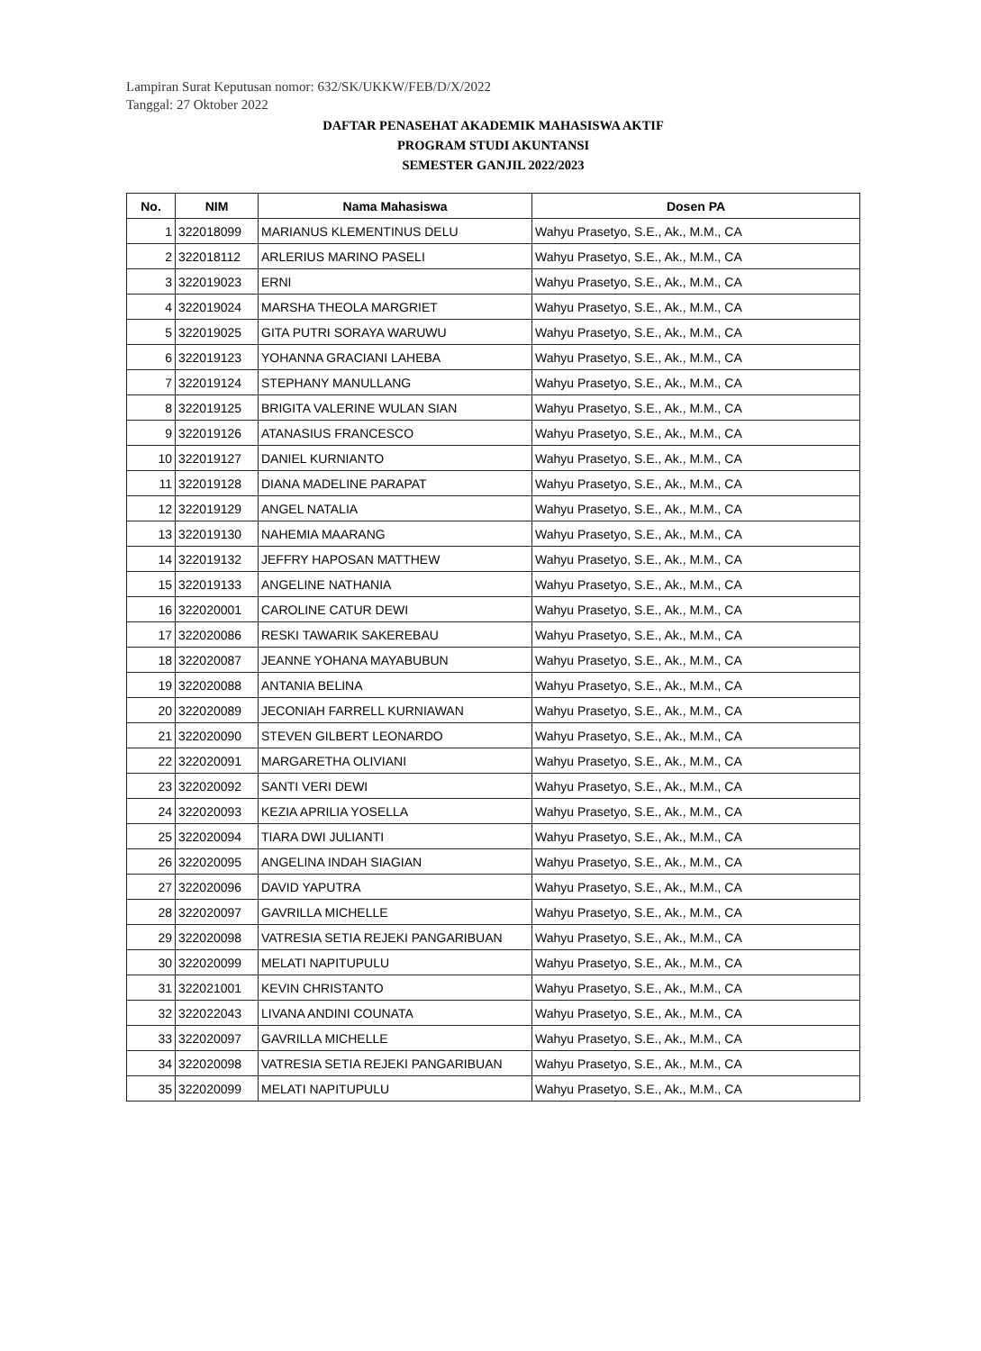Lampiran Surat Keputusan nomor: 632/SK/UKKW/FEB/D/X/2022
Tanggal: 27 Oktober 2022
DAFTAR PENASEHAT AKADEMIK MAHASISWA AKTIF
PROGRAM STUDI AKUNTANSI
SEMESTER GANJIL 2022/2023
| No. | NIM | Nama Mahasiswa | Dosen PA |
| --- | --- | --- | --- |
| 1 | 322018099 | MARIANUS KLEMENTINUS DELU | Wahyu Prasetyo, S.E., Ak., M.M., CA |
| 2 | 322018112 | ARLERIUS MARINO PASELI | Wahyu Prasetyo, S.E., Ak., M.M., CA |
| 3 | 322019023 | ERNI | Wahyu Prasetyo, S.E., Ak., M.M., CA |
| 4 | 322019024 | MARSHA THEOLA MARGRIET | Wahyu Prasetyo, S.E., Ak., M.M., CA |
| 5 | 322019025 | GITA PUTRI SORAYA WARUWU | Wahyu Prasetyo, S.E., Ak., M.M., CA |
| 6 | 322019123 | YOHANNA GRACIANI LAHEBA | Wahyu Prasetyo, S.E., Ak., M.M., CA |
| 7 | 322019124 | STEPHANY MANULLANG | Wahyu Prasetyo, S.E., Ak., M.M., CA |
| 8 | 322019125 | BRIGITA VALERINE WULAN SIAN | Wahyu Prasetyo, S.E., Ak., M.M., CA |
| 9 | 322019126 | ATANASIUS FRANCESCO | Wahyu Prasetyo, S.E., Ak., M.M., CA |
| 10 | 322019127 | DANIEL KURNIANTO | Wahyu Prasetyo, S.E., Ak., M.M., CA |
| 11 | 322019128 | DIANA MADELINE PARAPAT | Wahyu Prasetyo, S.E., Ak., M.M., CA |
| 12 | 322019129 | ANGEL NATALIA | Wahyu Prasetyo, S.E., Ak., M.M., CA |
| 13 | 322019130 | NAHEMIA MAARANG | Wahyu Prasetyo, S.E., Ak., M.M., CA |
| 14 | 322019132 | JEFFRY HAPOSAN MATTHEW | Wahyu Prasetyo, S.E., Ak., M.M., CA |
| 15 | 322019133 | ANGELINE NATHANIA | Wahyu Prasetyo, S.E., Ak., M.M., CA |
| 16 | 322020001 | CAROLINE CATUR DEWI | Wahyu Prasetyo, S.E., Ak., M.M., CA |
| 17 | 322020086 | RESKI TAWARIK SAKEREBAU | Wahyu Prasetyo, S.E., Ak., M.M., CA |
| 18 | 322020087 | JEANNE YOHANA MAYABUBUN | Wahyu Prasetyo, S.E., Ak., M.M., CA |
| 19 | 322020088 | ANTANIA BELINA | Wahyu Prasetyo, S.E., Ak., M.M., CA |
| 20 | 322020089 | JECONIAH FARRELL KURNIAWAN | Wahyu Prasetyo, S.E., Ak., M.M., CA |
| 21 | 322020090 | STEVEN GILBERT LEONARDO | Wahyu Prasetyo, S.E., Ak., M.M., CA |
| 22 | 322020091 | MARGARETHA OLIVIANI | Wahyu Prasetyo, S.E., Ak., M.M., CA |
| 23 | 322020092 | SANTI VERI DEWI | Wahyu Prasetyo, S.E., Ak., M.M., CA |
| 24 | 322020093 | KEZIA APRILIA YOSELLA | Wahyu Prasetyo, S.E., Ak., M.M., CA |
| 25 | 322020094 | TIARA DWI JULIANTI | Wahyu Prasetyo, S.E., Ak., M.M., CA |
| 26 | 322020095 | ANGELINA INDAH SIAGIAN | Wahyu Prasetyo, S.E., Ak., M.M., CA |
| 27 | 322020096 | DAVID YAPUTRA | Wahyu Prasetyo, S.E., Ak., M.M., CA |
| 28 | 322020097 | GAVRILLA MICHELLE | Wahyu Prasetyo, S.E., Ak., M.M., CA |
| 29 | 322020098 | VATRESIA SETIA REJEKI PANGARIBUAN | Wahyu Prasetyo, S.E., Ak., M.M., CA |
| 30 | 322020099 | MELATI NAPITUPULU | Wahyu Prasetyo, S.E., Ak., M.M., CA |
| 31 | 322021001 | KEVIN CHRISTANTO | Wahyu Prasetyo, S.E., Ak., M.M., CA |
| 32 | 322022043 | LIVANA ANDINI COUNATA | Wahyu Prasetyo, S.E., Ak., M.M., CA |
| 33 | 322020097 | GAVRILLA MICHELLE | Wahyu Prasetyo, S.E., Ak., M.M., CA |
| 34 | 322020098 | VATRESIA SETIA REJEKI PANGARIBUAN | Wahyu Prasetyo, S.E., Ak., M.M., CA |
| 35 | 322020099 | MELATI NAPITUPULU | Wahyu Prasetyo, S.E., Ak., M.M., CA |